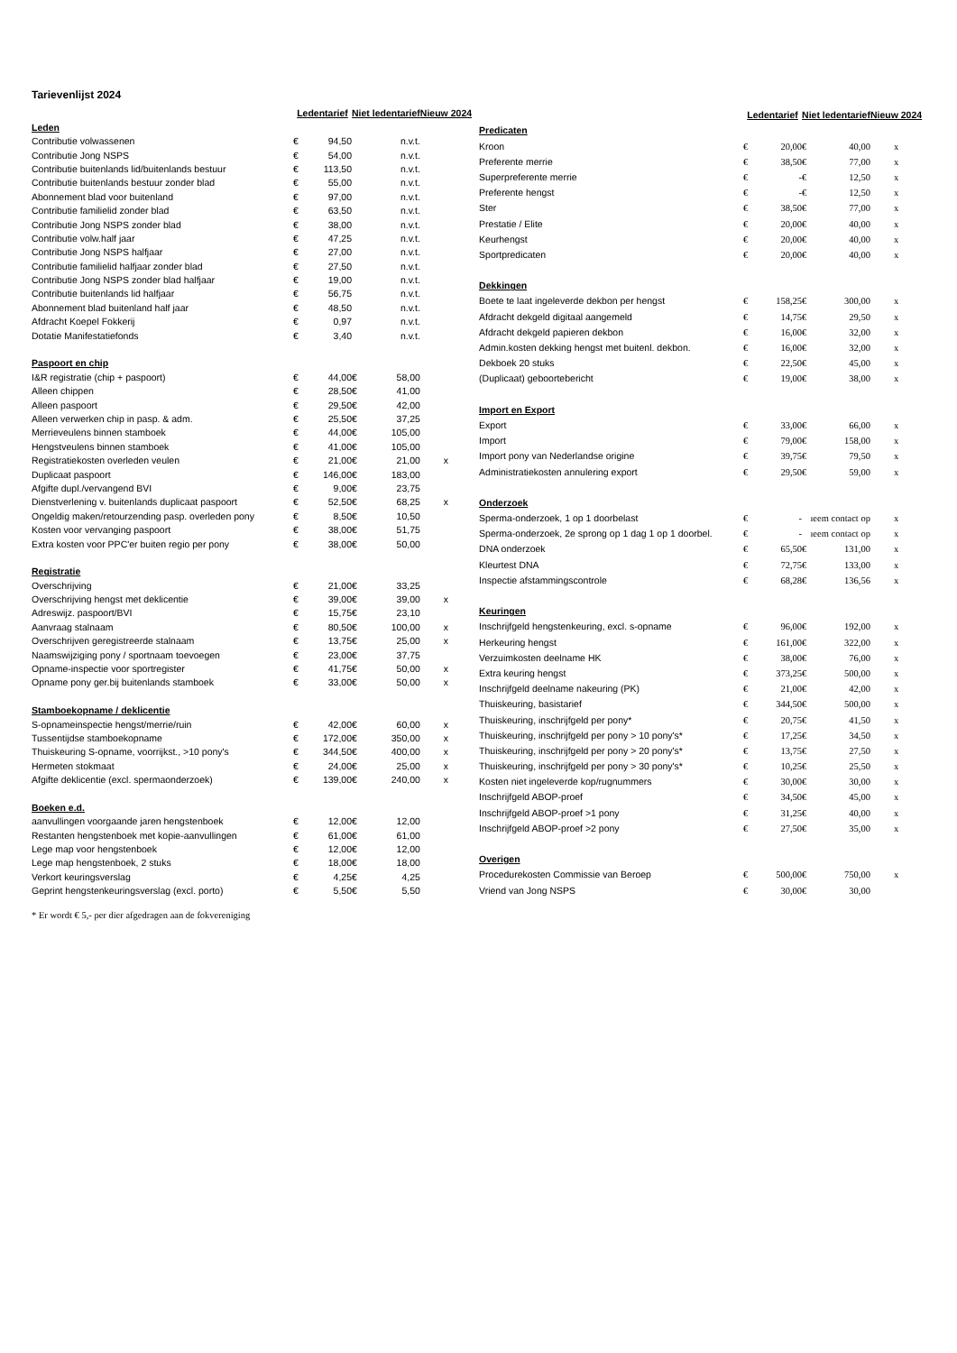Tarievenlijst 2024
| | Ledentarief | | Niet ledentarief | | Nieuw 2024 |
| --- | --- | --- | --- | --- | --- |
| Leden | | | | | |
| Contributie volwassenen | € | 94,50 | | n.v.t. | |
| Contributie Jong NSPS | € | 54,00 | | n.v.t. | |
| Contributie buitenlands lid/buitenlands bestuur | € | 113,50 | | n.v.t. | |
| Contributie buitenlands bestuur zonder blad | € | 55,00 | | n.v.t. | |
| Abonnement blad voor buitenland | € | 97,00 | | n.v.t. | |
| Contributie familielid zonder blad | € | 63,50 | | n.v.t. | |
| Contributie Jong NSPS zonder blad | € | 38,00 | | n.v.t. | |
| Contributie volw.half jaar | € | 47,25 | | n.v.t. | |
| Contributie Jong NSPS halfjaar | € | 27,00 | | n.v.t. | |
| Contributie familielid halfjaar zonder blad | € | 27,50 | | n.v.t. | |
| Contributie Jong NSPS zonder blad halfjaar | € | 19,00 | | n.v.t. | |
| Contributie buitenlands lid halfjaar | € | 56,75 | | n.v.t. | |
| Abonnement blad buitenland half jaar | € | 48,50 | | n.v.t. | |
| Afdracht Koepel Fokkerij | € | 0,97 | | n.v.t. | |
| Dotatie Manifestatiefonds | € | 3,40 | | n.v.t. | |
| Paspoort en chip | | | | | |
| I&R registratie (chip + paspoort) | € | 44,00 | € | 58,00 | |
| Alleen chippen | € | 28,50 | € | 41,00 | |
| Alleen paspoort | € | 29,50 | € | 42,00 | |
| Alleen verwerken chip in pasp. & adm. | € | 25,50 | € | 37,25 | |
| Merrieveulens binnen stamboek | € | 44,00 | € | 105,00 | |
| Hengstveulens binnen stamboek | € | 41,00 | € | 105,00 | |
| Registratiekosten overleden veulen | € | 21,00 | € | 21,00 | x |
| Duplicaat paspoort | € | 146,00 | € | 183,00 | |
| Afgifte dupl./vervangend BVI | € | 9,00 | € | 23,75 | |
| Dienstverlening v. buitenlands duplicaat paspoort | € | 52,50 | € | 68,25 | x |
| Ongeldig maken/retourzending pasp. overleden pony | € | 8,50 | € | 10,50 | |
| Kosten voor vervanging paspoort | € | 38,00 | € | 51,75 | |
| Extra kosten voor PPC'er buiten regio per pony | € | 38,00 | € | 50,00 | |
| Registratie | | | | | |
| Overschrijving | € | 21,00 | € | 33,25 | |
| Overschrijving hengst met deklicentie | € | 39,00 | € | 39,00 | x |
| Adreswijz. paspoort/BVI | € | 15,75 | € | 23,10 | |
| Aanvraag stalnaam | € | 80,50 | € | 100,00 | x |
| Overschrijven geregistreerde stalnaam | € | 13,75 | € | 25,00 | x |
| Naamswijziging pony / sportnaam toevoegen | € | 23,00 | € | 37,75 | |
| Opname-inspectie voor sportregister | € | 41,75 | € | 50,00 | x |
| Opname pony ger.bij buitenlands stamboek | € | 33,00 | € | 50,00 | x |
| Stamboekopname / deklicentie | | | | | |
| S-opnameinspectie hengst/merrie/ruin | € | 42,00 | € | 60,00 | x |
| Tussentijdse stamboekopname | € | 172,00 | € | 350,00 | x |
| Thuiskeuring S-opname, voorrijkst., >10 pony's | € | 344,50 | € | 400,00 | x |
| Hermeten stokmaat | € | 24,00 | € | 25,00 | x |
| Afgifte deklicentie (excl. spermaonderzoek) | € | 139,00 | € | 240,00 | x |
| Boeken e.d. | | | | | |
| aanvullingen voorgaande jaren hengstenboek | € | 12,00 | € | 12,00 | |
| Restanten hengstenboek met kopie-aanvullingen | € | 61,00 | € | 61,00 | |
| Lege map voor hengstenboek | € | 12,00 | € | 12,00 | |
| Lege map hengstenboek, 2 stuks | € | 18,00 | € | 18,00 | |
| Verkort keuringsverslag | € | 4,25 | € | 4,25 | |
| Geprint hengstenkeuringsverslag (excl. porto) | € | 5,50 | € | 5,50 | |
| | Ledentarief | | Niet ledentarief | | Nieuw 2024 |
| --- | --- | --- | --- | --- | --- |
| Predicaten | | | | | |
| Kroon | € | 20,00 | € | 40,00 | x |
| Preferente merrie | € | 38,50 | € | 77,00 | x |
| Superpreferente merrie | € | - | € | 12,50 | x |
| Preferente hengst | € | - | € | 12,50 | x |
| Ster | € | 38,50 | € | 77,00 | x |
| Prestatie / Elite | € | 20,00 | € | 40,00 | x |
| Keurhengst | € | 20,00 | € | 40,00 | x |
| Sportpredicaten | € | 20,00 | € | 40,00 | x |
| Dekkingen | | | | | |
| Boete te laat ingeleverde dekbon per hengst | € | 158,25 | € | 300,00 | x |
| Afdracht dekgeld digitaal aangemeld | € | 14,75 | € | 29,50 | x |
| Afdracht dekgeld papieren dekbon | € | 16,00 | € | 32,00 | x |
| Admin.kosten dekking hengst met buitenl. dekbon. | € | 16,00 | € | 32,00 | x |
| Dekboek 20 stuks | € | 22,50 | € | 45,00 | x |
| (Duplicaat) geboortebericht | € | 19,00 | € | 38,00 | x |
| Import en Export | | | | | |
| Export | € | 33,00 | € | 66,00 | x |
| Import | € | 79,00 | € | 158,00 | x |
| Import pony van Nederlandse origine | € | 39,75 | € | 79,50 | x |
| Administratiekosten annulering export | € | 29,50 | € | 59,00 | x |
| Onderzoek | | | | | |
| Sperma-onderzoek, 1 op 1 doorbelast | € | - | ıeem contact op | | x |
| Sperma-onderzoek, 2e sprong op 1 dag 1 op 1 doorbel. | € | - | ıeem contact op | | x |
| DNA onderzoek | € | 65,50 | € | 131,00 | x |
| Kleurtest DNA | € | 72,75 | € | 133,00 | x |
| Inspectie afstammingscontrole | € | 68,28 | € | 136,56 | x |
| Keuringen | | | | | |
| Inschrijfgeld hengstenkeuring, excl. s-opname | € | 96,00 | € | 192,00 | x |
| Herkeuring hengst | € | 161,00 | € | 322,00 | x |
| Verzuimkosten deelname HK | € | 38,00 | € | 76,00 | x |
| Extra keuring hengst | € | 373,25 | € | 500,00 | x |
| Inschrijfgeld deelname nakeuring (PK) | € | 21,00 | € | 42,00 | x |
| Thuiskeuring, basistarief | € | 344,50 | € | 500,00 | x |
| Thuiskeuring, inschrijfgeld per pony* | € | 20,75 | € | 41,50 | x |
| Thuiskeuring, inschrijfgeld per pony > 10 pony's* | € | 17,25 | € | 34,50 | x |
| Thuiskeuring, inschrijfgeld per pony > 20 pony's* | € | 13,75 | € | 27,50 | x |
| Thuiskeuring, inschrijfgeld per pony > 30 pony's* | € | 10,25 | € | 25,50 | x |
| Kosten niet ingeleverde kop/rugnummers | € | 30,00 | € | 30,00 | x |
| Inschrijfgeld ABOP-proef | € | 34,50 | € | 45,00 | x |
| Inschrijfgeld ABOP-proef >1 pony | € | 31,25 | € | 40,00 | x |
| Inschrijfgeld ABOP-proef >2 pony | € | 27,50 | € | 35,00 | x |
| Overigen | | | | | |
| Procedurekosten Commissie van Beroep | € | 500,00 | € | 750,00 | x |
| Vriend van Jong NSPS | € | 30,00 | € | 30,00 | |
* Er wordt € 5,- per dier afgedragen aan de fokvereniging